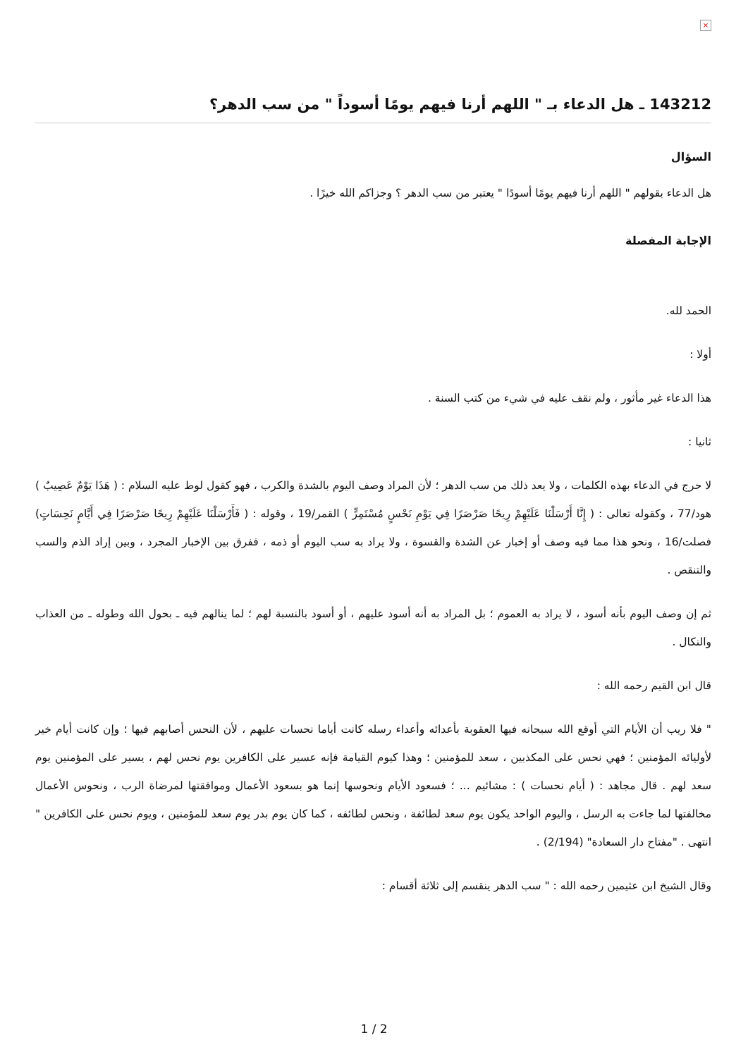×
143212 ـ هل الدعاء بـ " اللهم أرنا فيهم يومًا أسوداً " من سب الدهر؟
السؤال
هل الدعاء بقولهم " اللهم أرنا فيهم يومًا أسودًا " يعتبر من سب الدهر ؟ وجزاكم الله خيرًا .
الإجابة المفصلة
الحمد لله.
أولا :
هذا الدعاء غير مأثور ، ولم نقف عليه في شيء من كتب السنة .
ثانيا :
لا حرج في الدعاء بهذه الكلمات ، ولا يعد ذلك من سب الدهر ؛ لأن المراد وصف اليوم بالشدة والكرب ، فهو كقول لوط عليه السلام : ( هَذَا يَوْمٌ عَصِيبٌ ) هود/77 ، وكقوله تعالى : ( إِنَّا أَرْسَلْنَا عَلَيْهِمْ رِيحًا صَرْصَرًا فِي يَوْمِ نَحْسٍ مُسْتَمِرٍّ ) القمر/19 ، وقوله : ( فَأَرْسَلْنَا عَلَيْهِمْ رِيحًا صَرْصَرًا فِي أَيَّامٍ نَحِسَاتٍ) فصلت/16 ، ونحو هذا مما فيه وصف أو إخبار عن الشدة والقسوة ، ولا يراد به سب اليوم أو ذمه ، ففرق بين الإخبار المجرد ، وبين إراد الذم والسب والتنقص .
ثم إن وصف اليوم بأنه أسود ، لا يراد به العموم ؛ بل المراد به أنه أسود عليهم ، أو أسود بالنسبة لهم ؛ لما ينالهم فيه ـ بحول الله وطوله ـ من العذاب والنكال .
قال ابن القيم رحمه الله :
" فلا ريب أن الأيام التي أوقع الله سبحانه فيها العقوبة بأعدائه وأعداء رسله كانت أياما نحسات عليهم ، لأن النحس أصابهم فيها ؛ وإن كانت أيام خير لأوليائه المؤمنين ؛ فهي نحس على المكذبين ، سعد للمؤمنين ؛ وهذا كيوم القيامة فإنه عسير على الكافرين يوم نحس لهم ، يسير على المؤمنين يوم سعد لهم . قال مجاهد : ( أيام نحسات ) : مشائيم ... ؛ فسعود الأيام ونحوسها إنما هو بسعود الأعمال وموافقتها لمرضاة الرب ، ونحوس الأعمال مخالفتها لما جاءت به الرسل ، واليوم الواحد يكون يوم سعد لطائفة ، ونحس لطائفه ، كما كان يوم بدر يوم سعد للمؤمنين ، ويوم نحس على الكافرين " انتهى . "مفتاح دار السعادة" (2/194) .
وقال الشيخ ابن عثيمين رحمه الله : " سب الدهر ينقسم إلى ثلاثة أقسام :
1 / 2